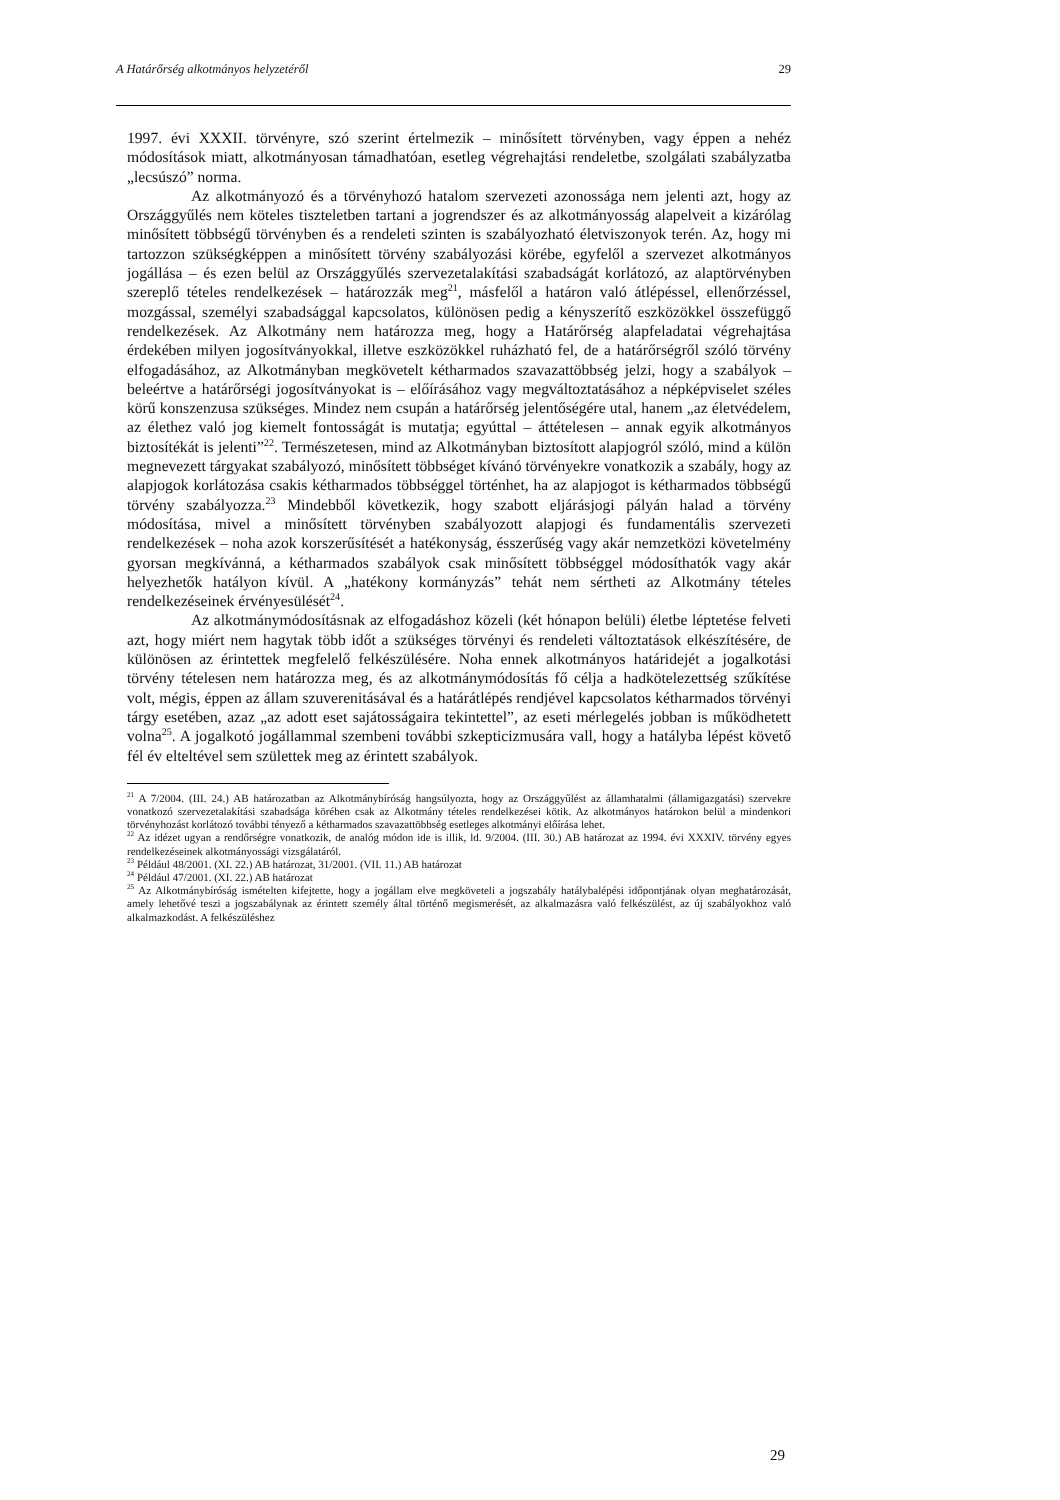A Határőrség alkotmányos helyzetéről 29
1997. évi XXXII. törvényre, szó szerint értelmezik – minősített törvényben, vagy éppen a nehéz módosítások miatt, alkotmányosan támadhatóan, esetleg végrehajtási rendeletbe, szolgálati szabályzatba „lecsúszó” norma.
Az alkotmányozó és a törvényhozó hatalom szervezeti azonossága nem jelenti azt, hogy az Országgyűlés nem köteles tiszteletben tartani a jogrendszer és az alkotmányosság alapelveit a kizárólag minősített többségű törvényben és a rendeleti szinten is szabályozható életviszonyok terén. Az, hogy mi tartozzon szükségképpen a minősített törvény szabályozási körébe, egyfelől a szervezet alkotmányos jogállása – és ezen belül az Országgyűlés szervezetalakítási szabadságát korlátozó, az alaptörvényben szereplő tételes rendelkezések – határozzák meg<sup>21</sup>, másfelől a határon való átlépéssel, ellenőrzéssel, mozgással, személyi szabadsággal kapcsolatos, különösen pedig a kényszerítő eszközökkel összefüggő rendelkezések. Az Alkotmány nem határozza meg, hogy a Határőrség alapfeladatai végrehajtása érdekében milyen jogosítványokkal, illetve eszközökkel ruházható fel, de a határőrségről szóló törvény elfogadásához, az Alkotmányban megkövetelt kétharmados szavazattöbbség jelzi, hogy a szabályok – beleértve a határőrségi jogosítványokat is – előírásához vagy megváltoztatásához a népképviselet széles körű konszenzusa szükséges. Mindez nem csupán a határőrség jelentőségére utal, hanem „az életvédelem, az élethez való jog kiemelt fontosságát is mutatja; egyúttal – áttételesen – annak egyik alkotmányos biztosítékát is jelenti”<sup>22</sup>. Természetesen, mind az Alkotmányban biztosított alapjogról szóló, mind a külön megnevezett tárgyakat szabályozó, minősített többséget kívánó törvényekre vonatkozik a szabály, hogy az alapjogok korlátozása csakis kétharmados többséggel történhet, ha az alapjogot is kétharmados többségű törvény szabályozza.<sup>23</sup> Mindebből következik, hogy szabott eljárásjogi pályán halad a törvény módosítása, mivel a minősített törvényben szabályozott alapjogi és fundamentális szervezeti rendelkezések – noha azok korszerűsítését a hatékonyság, ésszerűség vagy akár nemzetközi követelmény gyorsan megkívánná, a kétharmados szabályok csak minősített többséggel módosíthatók vagy akár helyezhetők hatályon kívül. A „hatékony kormányzás” tehát nem sértheti az Alkotmány tételes rendelkezéseinek érvényesülését<sup>24</sup>.
Az alkotmánymódosításnak az elfogadáshoz közeli (két hónapon belüli) életbe léptetése felveti azt, hogy miért nem hagytak több időt a szükséges törvényi és rendeleti változtatások elkészítésére, de különösen az érintettek megfelelő felkészülésére. Noha ennek alkotmányos határidejét a jogalkotási törvény tételesen nem határozza meg, és az alkotmánymódosítás fő célja a hadkötelezettség szűkítése volt, mégis, éppen az állam szuverenitásával és a határátlépés rendjével kapcsolatos kétharmados törvényi tárgy esetében, azaz „az adott eset sajátosságaira tekintettel”, az eseti mérlegelés jobban is működhetett volna<sup>25</sup>. A jogalkotó jogállammal szembeni további szkepticizmusára vall, hogy a hatályba lépést követő fél év elteltével sem születtek meg az érintett szabályok.
<sup>21</sup> A 7/2004. (III. 24.) AB határozatban az Alkotmánybíróság hangsúlyozta, hogy az Országgyűlést az államhatalmi (államigazgatási) szervekre vonatkozó szervezetalakítási szabadsága körében csak az Alkotmány tételes rendelkezései kötik. Az alkotmányos határokon belül a mindenkori törvényhozást korlátozó további tényező a kétharmados szavazattöbbség esetleges alkotmányi előírása lehet.
<sup>22</sup> Az idézet ugyan a rendőrségre vonatkozik, de analóg módon ide is illik, ld. 9/2004. (III. 30.) AB határozat az 1994. évi XXXIV. törvény egyes rendelkezéseinek alkotmányossági vizsgálatáról.
<sup>23</sup> Például 48/2001. (XI. 22.) AB határozat, 31/2001. (VII. 11.) AB határozat
<sup>24</sup> Például 47/2001. (XI. 22.) AB határozat
<sup>25</sup> Az Alkotmánybíróság ismételten kifejtette, hogy a jogállam elve megköveteli a jogszabály hatálybalépési időpontjának olyan meghatározását, amely lehetővé teszi a jogszabálynak az érintett személy által történő megismerését, az alkalmazásra való felkészülést, az új szabályokhoz való alkalmazkodást. A felkészüléshez
29